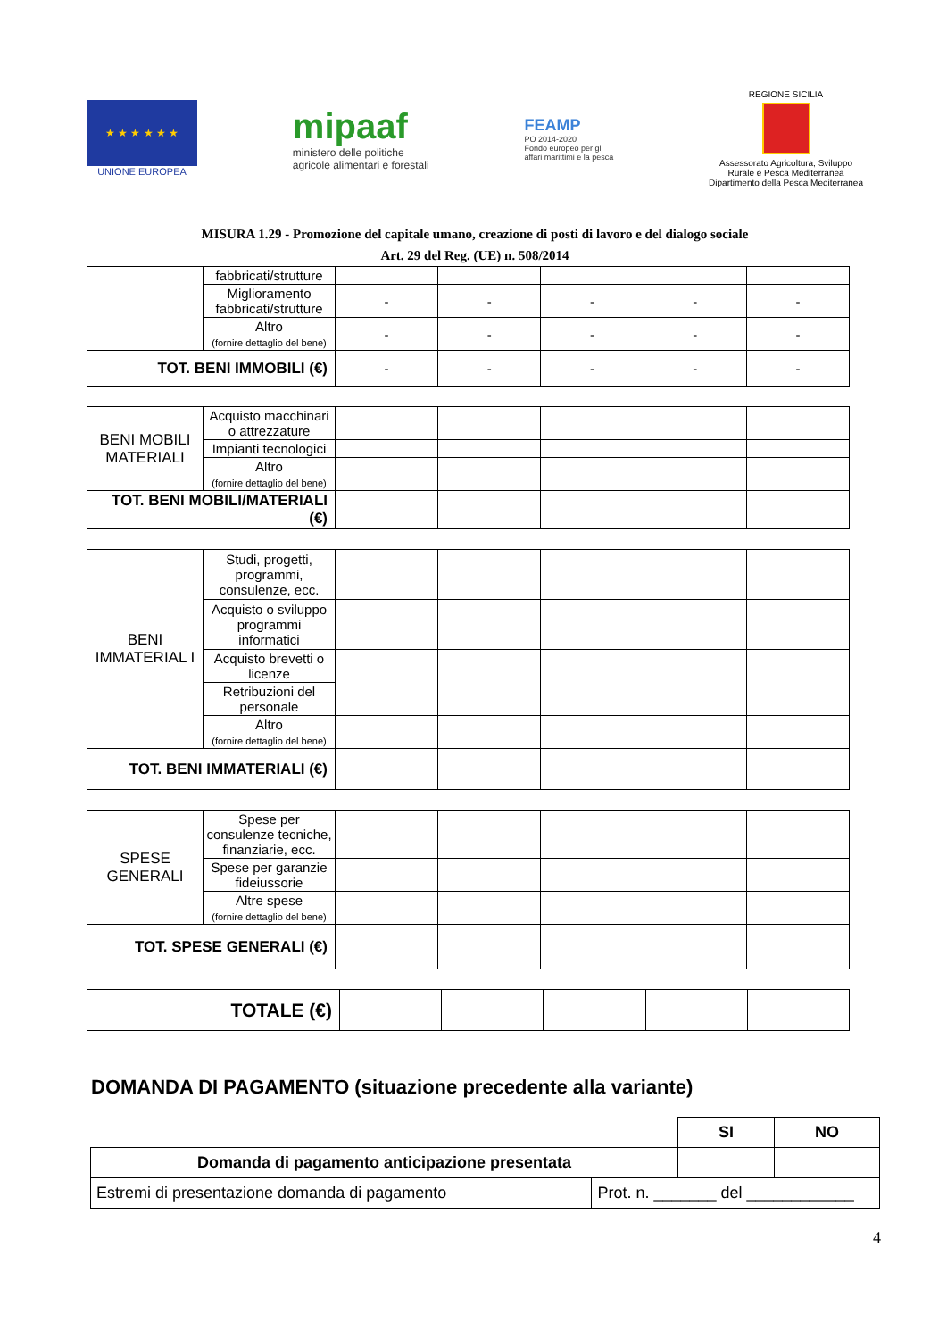★ ★ ★ ★ ★ ★
UNIONE EUROPEA
mipaaf
ministero delle politiche
agricole alimentari e forestali
FEAMP
PO 2014-2020
Fondo europeo per gli
affari marittimi e la pesca
REGIONE SICILIA
Assessorato Agricoltura, Sviluppo
Rurale e Pesca Mediterranea
Dipartimento della Pesca Mediterranea
MISURA 1.29 - Promozione del capitale umano, creazione di posti di lavoro e del dialogo sociale
Art. 29 del Reg. (UE) n. 508/2014
| | fabbricati/strutture | | | | | |
| | Miglioramento fabbricati/strutture | - | - | - | - | - |
| | Altro (fornire dettaglio del bene) | - | - | - | - | - |
| TOT. BENI IMMOBILI (€) | | - | - | - | - | - |
| BENI MOBILI MATERIALI | Acquisto macchinari o attrezzature | | | | | |
| | Impianti tecnologici | | | | | |
| | Altro (fornire dettaglio del bene) | | | | | |
| TOT. BENI MOBILI/MATERIALI (€) | | | | | | |
| BENI IMMATERIAL I | Studi, progetti, programmi, consulenze, ecc. | | | | | |
| | Acquisto o sviluppo programmi informatici | | | | | |
| | Acquisto brevetti o licenze | | | | | |
| | Retribuzioni del personale | | | | | |
| | Altro (fornire dettaglio del bene) | | | | | |
| TOT. BENI IMMATERIALI (€) | | | | | | |
| SPESE GENERALI | Spese per consulenze tecniche, finanziarie, ecc. | | | | | |
| | Spese per garanzie fideiussorie | | | | | |
| | Altre spese (fornire dettaglio del bene) | | | | | |
| TOT. SPESE GENERALI (€) | | | | | | |
| TOTALE (€) | | | | | |
DOMANDA DI PAGAMENTO (situazione precedente alla variante)
| | | SI | NO |
| Domanda di pagamento anticipazione presentata | | | |
| Estremi di presentazione domanda di pagamento | Prot. n. _______ del ____________ | | |
4